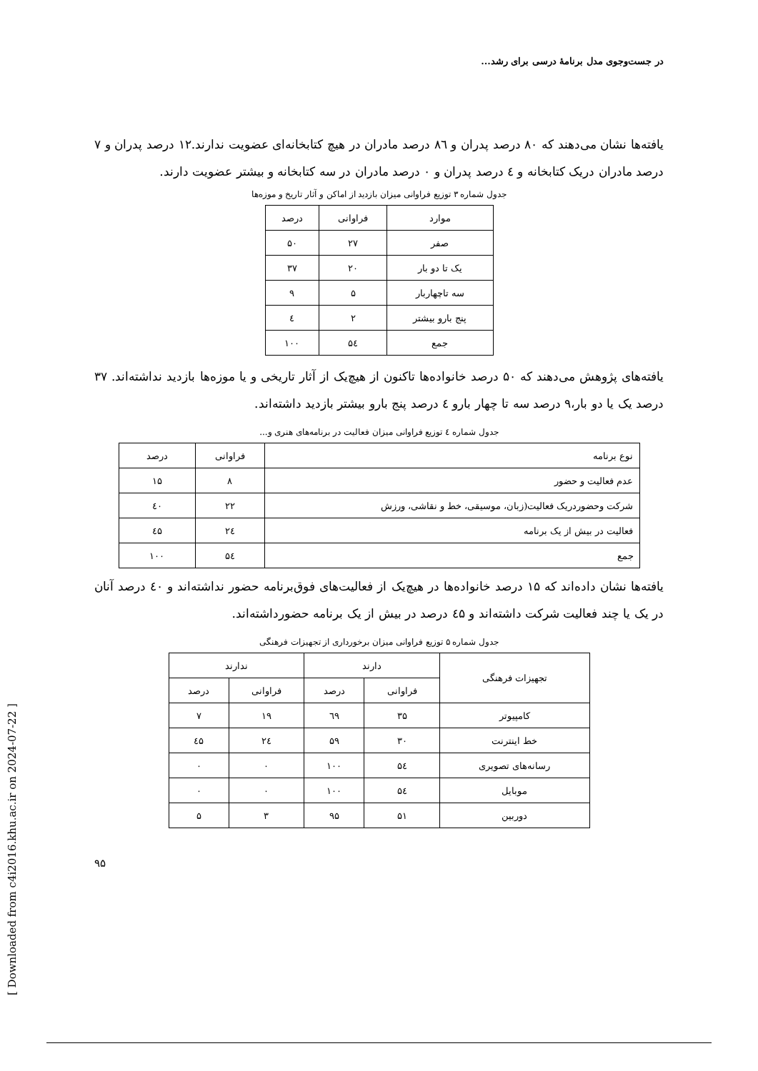[ Downloaded from c4i2016.khu.ac.ir on 2024-07-22 ]
در جست‌وجوی مدل برنامهٔ درسی برای رشد...
یافته‌ها نشان می‌دهند که ۸۰ درصد پدران و ۸٦ درصد مادران در هیچ کتابخانه‌ای عضویت ندارند.۱۲ درصد پدران و ۷ درصد مادران دریک کتابخانه و ٤ درصد پدران و ۰ درصد مادران در سه کتابخانه و بیشتر عضویت دارند.
جدول شماره ۳ توزیع فراوانی میزان بازدید از اماکن و آثار تاریخ و موزه‌ها
| موارد | فراوانی | درصد |
| --- | --- | --- |
| صفر | ۲۷ | ۵۰ |
| یک تا دو بار | ۲۰ | ۳۷ |
| سه تاچهاربار | ۵ | ۹ |
| پنج بارو بیشتر | ۲ | ٤ |
| جمع | ۵٤ | ۱۰۰ |
یافته‌های پژوهش می‌دهند که ۵۰ درصد خانواده‌ها تاکنون از هیچ‌یک از آثار تاریخی و یا موزه‌ها بازدید نداشته‌اند. ۳۷ درصد یک یا دو بار،۹ درصد سه تا چهار بارو ٤ درصد پنج بارو بیشتر بازدید داشته‌اند.
جدول شماره ٤ توزیع فراوانی میزان فعالیت در برنامه‌های هنری و...
| نوع برنامه | فراوانی | درصد |
| --- | --- | --- |
| عدم فعالیت و حضور | ۸ | ۱۵ |
| شرکت وحضوردریک فعالیت(زبان، موسیقی، خط و نقاشی، ورزش | ۲۲ | ٤۰ |
| فعالیت در بیش از یک برنامه | ۲٤ | ٤۵ |
| جمع | ۵٤ | ۱۰۰ |
یافته‌ها نشان داده‌اند که ۱۵ درصد خانواده‌ها در هیچ‌یک از فعالیت‌های فوق‌برنامه حضور نداشته‌اند و ٤۰ درصد آنان در یک یا چند فعالیت شرکت داشته‌اند و ٤۵ درصد در بیش از یک برنامه حضورداشته‌اند.
جدول شماره ۵ توزیع فراوانی میزان برخورداری از تجهیزات فرهنگی
| تجهیزات فرهنگی | دارند | | ندارند | |
| --- | --- | --- | --- | --- |
| | فراوانی | درصد | فراوانی | درصد |
| کامپیوتر | ۳۵ | ٦۹ | ۱۹ | ۷ |
| خط اینترنت | ۳۰ | ۵۹ | ۲٤ | ٤۵ |
| رسانه‌های تصویری | ۵٤ | ۱۰۰ | ۰ | ۰ |
| موبایل | ۵٤ | ۱۰۰ | ۰ | ۰ |
| دوربین | ۵۱ | ۹۵ | ۳ | ۵ |
۹۵